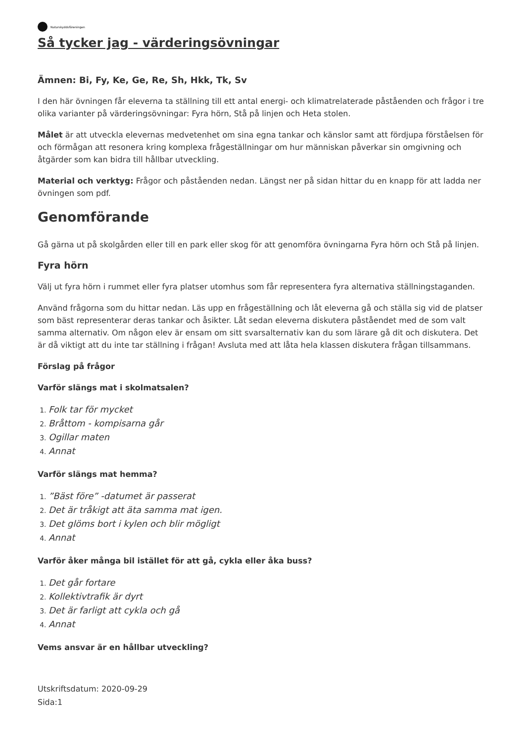Naturskyddsföreningen
Så tycker jag - värderingsövningar
Ämnen: Bi, Fy, Ke, Ge, Re, Sh, Hkk, Tk, Sv
I den här övningen får eleverna ta ställning till ett antal energi- och klimatrelaterade påståenden och frågor i tre olika varianter på värderingsövningar: Fyra hörn, Stå på linjen och Heta stolen.
Målet är att utveckla elevernas medvetenhet om sina egna tankar och känslor samt att fördjupa förståelsen för och förmågan att resonera kring komplexa frågeställningar om hur människan påverkar sin omgivning och åtgärder som kan bidra till hållbar utveckling.
Material och verktyg: Frågor och påståenden nedan. Längst ner på sidan hittar du en knapp för att ladda ner övningen som pdf.
Genomförande
Gå gärna ut på skolgården eller till en park eller skog för att genomföra övningarna Fyra hörn och Stå på linjen.
Fyra hörn
Välj ut fyra hörn i rummet eller fyra platser utomhus som får representera fyra alternativa ställningstaganden.
Använd frågorna som du hittar nedan. Läs upp en frågeställning och låt eleverna gå och ställa sig vid de platser som bäst representerar deras tankar och åsikter. Låt sedan eleverna diskutera påståendet med de som valt samma alternativ. Om någon elev är ensam om sitt svarsalternativ kan du som lärare gå dit och diskutera. Det är då viktigt att du inte tar ställning i frågan! Avsluta med att låta hela klassen diskutera frågan tillsammans.
Förslag på frågor
Varför slängs mat i skolmatsalen?
Folk tar för mycket
Bråttom - kompisarna går
Ogillar maten
Annat
Varför slängs mat hemma?
”Bäst före” -datumet är passerat
Det är tråkigt att äta samma mat igen.
Det glöms bort i kylen och blir mögligt
Annat
Varför åker många bil istället för att gå, cykla eller åka buss?
Det går fortare
Kollektivtrafik är dyrt
Det är farligt att cykla och gå
Annat
Vems ansvar är en hållbar utveckling?
Utskriftsdatum: 2020-09-29
Sida:1